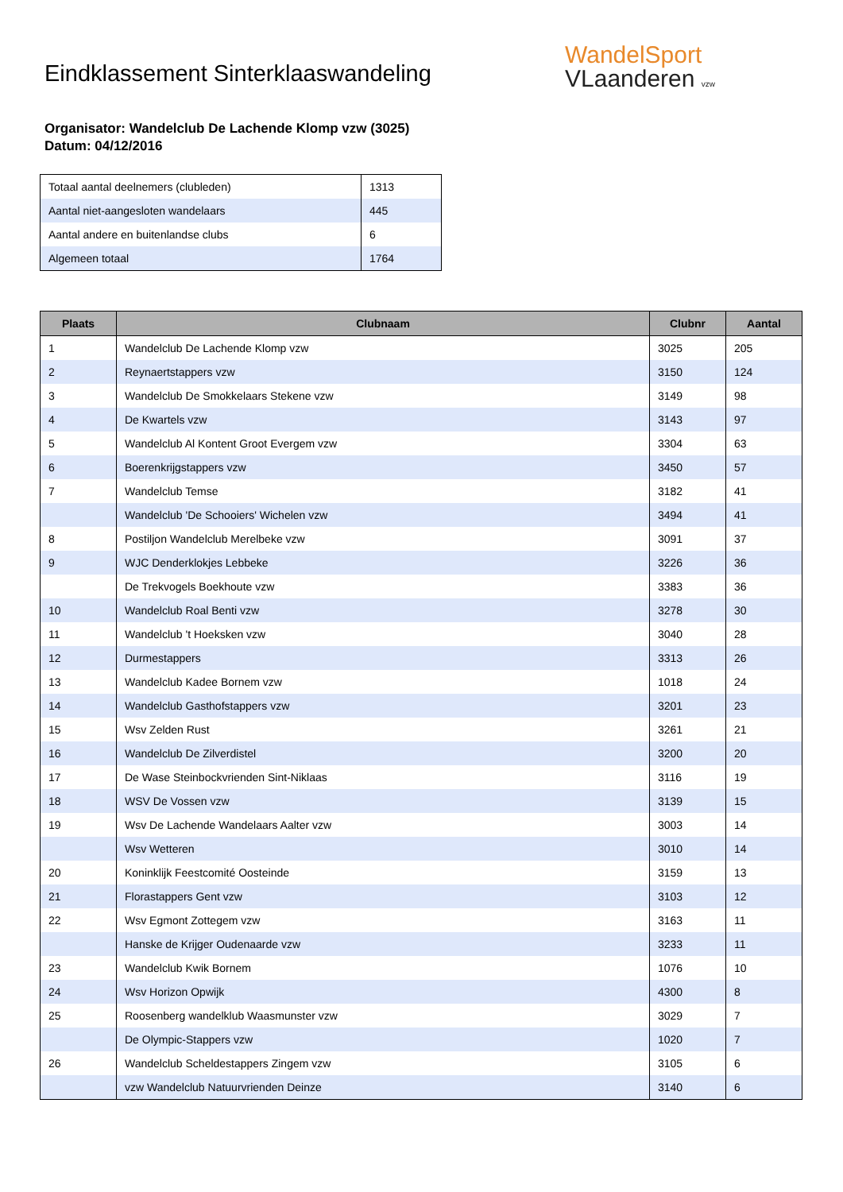Eindklassement Sinterklaaswandeling
WandelSport
VLaanderen vzw
Organisator: Wandelclub De Lachende Klomp vzw (3025)
Datum: 04/12/2016
| Totaal aantal deelnemers (clubleden) | 1313 |
| Aantal niet-aangesloten wandelaars | 445 |
| Aantal andere en buitenlandse clubs | 6 |
| Algemeen totaal | 1764 |
| Plaats | Clubnaam | Clubnr | Aantal |
| --- | --- | --- | --- |
| 1 | Wandelclub De Lachende Klomp vzw | 3025 | 205 |
| 2 | Reynaertstappers vzw | 3150 | 124 |
| 3 | Wandelclub De Smokkelaars Stekene vzw | 3149 | 98 |
| 4 | De Kwartels vzw | 3143 | 97 |
| 5 | Wandelclub Al Kontent Groot Evergem vzw | 3304 | 63 |
| 6 | Boerenkrijgstappers vzw | 3450 | 57 |
| 7 | Wandelclub Temse | 3182 | 41 |
| | Wandelclub 'De Schooiers' Wichelen vzw | 3494 | 41 |
| 8 | Postiljon Wandelclub Merelbeke vzw | 3091 | 37 |
| 9 | WJC Denderklokjes Lebbeke | 3226 | 36 |
| | De Trekvogels Boekhoute vzw | 3383 | 36 |
| 10 | Wandelclub Roal Benti vzw | 3278 | 30 |
| 11 | Wandelclub 't Hoeksken vzw | 3040 | 28 |
| 12 | Durmestappers | 3313 | 26 |
| 13 | Wandelclub Kadee Bornem vzw | 1018 | 24 |
| 14 | Wandelclub Gasthofstappers vzw | 3201 | 23 |
| 15 | Wsv Zelden Rust | 3261 | 21 |
| 16 | Wandelclub De Zilverdistel | 3200 | 20 |
| 17 | De Wase Steinbockvrienden Sint-Niklaas | 3116 | 19 |
| 18 | WSV De Vossen vzw | 3139 | 15 |
| 19 | Wsv De Lachende Wandelaars Aalter vzw | 3003 | 14 |
| | Wsv Wetteren | 3010 | 14 |
| 20 | Koninklijk Feestcomité Oosteinde | 3159 | 13 |
| 21 | Florastappers Gent vzw | 3103 | 12 |
| 22 | Wsv Egmont Zottegem vzw | 3163 | 11 |
| | Hanske de Krijger Oudenaarde vzw | 3233 | 11 |
| 23 | Wandelclub Kwik Bornem | 1076 | 10 |
| 24 | Wsv Horizon Opwijk | 4300 | 8 |
| 25 | Roosenberg wandelklub Waasmunster vzw | 3029 | 7 |
| | De Olympic-Stappers vzw | 1020 | 7 |
| 26 | Wandelclub Scheldestappers Zingem vzw | 3105 | 6 |
| | vzw Wandelclub Natuurvrienden Deinze | 3140 | 6 |